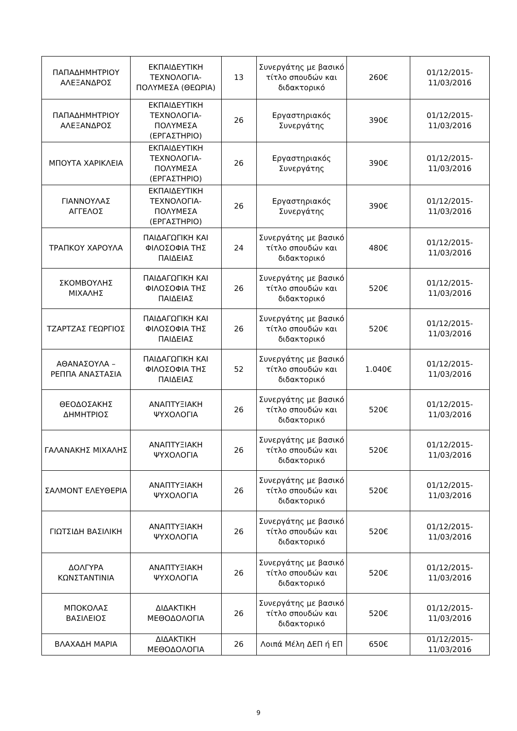| ΠΑΠΑΔΗΜΗΤΡΙΟΥ ΑΛΕΞΑΝΔΡΟΣ | ΕΚΠΑΙΔΕΥΤΙΚΗ ΤΕΧΝΟΛΟΓΙΑ-ΠΟΛΥΜΕΣΑ (ΘΕΩΡΙΑ) | 13 | Συνεργάτης με βασικό τίτλο σπουδών και διδακτορικό | 260€ | 01/12/2015-11/03/2016 |
| ΠΑΠΑΔΗΜΗΤΡΙΟΥ ΑΛΕΞΑΝΔΡΟΣ | ΕΚΠΑΙΔΕΥΤΙΚΗ ΤΕΧΝΟΛΟΓΙΑ-ΠΟΛΥΜΕΣΑ (ΕΡΓΑΣΤΗΡΙΟ) | 26 | Εργαστηριακός Συνεργάτης | 390€ | 01/12/2015-11/03/2016 |
| ΜΠΟΥΤΑ ΧΑΡΙΚΛΕΙΑ | ΕΚΠΑΙΔΕΥΤΙΚΗ ΤΕΧΝΟΛΟΓΙΑ-ΠΟΛΥΜΕΣΑ (ΕΡΓΑΣΤΗΡΙΟ) | 26 | Εργαστηριακός Συνεργάτης | 390€ | 01/12/2015-11/03/2016 |
| ΓΙΑΝΝΟΥΛΑΣ ΑΓΓΕΛΟΣ | ΕΚΠΑΙΔΕΥΤΙΚΗ ΤΕΧΝΟΛΟΓΙΑ-ΠΟΛΥΜΕΣΑ (ΕΡΓΑΣΤΗΡΙΟ) | 26 | Εργαστηριακός Συνεργάτης | 390€ | 01/12/2015-11/03/2016 |
| ΤΡΑΠΚΟΥ ΧΑΡΟΥΛΑ | ΠΑΙΔΑΓΩΓΙΚΗ ΚΑΙ ΦΙΛΟΣΟΦΙΑ ΤΗΣ ΠΑΙΔΕΙΑΣ | 24 | Συνεργάτης με βασικό τίτλο σπουδών και διδακτορικό | 480€ | 01/12/2015-11/03/2016 |
| ΣΚΟΜΒΟΥΛΗΣ ΜΙΧΑΛΗΣ | ΠΑΙΔΑΓΩΓΙΚΗ ΚΑΙ ΦΙΛΟΣΟΦΙΑ ΤΗΣ ΠΑΙΔΕΙΑΣ | 26 | Συνεργάτης με βασικό τίτλο σπουδών και διδακτορικό | 520€ | 01/12/2015-11/03/2016 |
| ΤΖΑΡΤΖΑΣ ΓΕΩΡΓΙΟΣ | ΠΑΙΔΑΓΩΓΙΚΗ ΚΑΙ ΦΙΛΟΣΟΦΙΑ ΤΗΣ ΠΑΙΔΕΙΑΣ | 26 | Συνεργάτης με βασικό τίτλο σπουδών και διδακτορικό | 520€ | 01/12/2015-11/03/2016 |
| ΑΘΑΝΑΣΟΥΛΑ – ΡΕΠΠΑ ΑΝΑΣΤΑΣΙΑ | ΠΑΙΔΑΓΩΓΙΚΗ ΚΑΙ ΦΙΛΟΣΟΦΙΑ ΤΗΣ ΠΑΙΔΕΙΑΣ | 52 | Συνεργάτης με βασικό τίτλο σπουδών και διδακτορικό | 1.040€ | 01/12/2015-11/03/2016 |
| ΘΕΟΔΟΣΑΚΗΣ ΔΗΜΗΤΡΙΟΣ | ΑΝΑΠΤΥΞΙΑΚΗ ΨΥΧΟΛΟΓΙΑ | 26 | Συνεργάτης με βασικό τίτλο σπουδών και διδακτορικό | 520€ | 01/12/2015-11/03/2016 |
| ΓΑΛΑΝΑΚΗΣ ΜΙΧΑΛΗΣ | ΑΝΑΠΤΥΞΙΑΚΗ ΨΥΧΟΛΟΓΙΑ | 26 | Συνεργάτης με βασικό τίτλο σπουδών και διδακτορικό | 520€ | 01/12/2015-11/03/2016 |
| ΣΑΛΜΟΝΤ ΕΛΕΥΘΕΡΙΑ | ΑΝΑΠΤΥΞΙΑΚΗ ΨΥΧΟΛΟΓΙΑ | 26 | Συνεργάτης με βασικό τίτλο σπουδών και διδακτορικό | 520€ | 01/12/2015-11/03/2016 |
| ΓΙΩΤΣΙΔΗ ΒΑΣΙΛΙΚΗ | ΑΝΑΠΤΥΞΙΑΚΗ ΨΥΧΟΛΟΓΙΑ | 26 | Συνεργάτης με βασικό τίτλο σπουδών και διδακτορικό | 520€ | 01/12/2015-11/03/2016 |
| ΔΟΛΓΥΡΑ ΚΩΝΣΤΑΝΤΙΝΙΑ | ΑΝΑΠΤΥΞΙΑΚΗ ΨΥΧΟΛΟΓΙΑ | 26 | Συνεργάτης με βασικό τίτλο σπουδών και διδακτορικό | 520€ | 01/12/2015-11/03/2016 |
| ΜΠΟΚΟΛΑΣ ΒΑΣΙΛΕΙΟΣ | ΔΙΔΑΚΤΙΚΗ ΜΕΘΟΔΟΛΟΓΙΑ | 26 | Συνεργάτης με βασικό τίτλο σπουδών και διδακτορικό | 520€ | 01/12/2015-11/03/2016 |
| ΒΛΑΧΑΔΗ ΜΑΡΙΑ | ΔΙΔΑΚΤΙΚΗ ΜΕΘΟΔΟΛΟΓΙΑ | 26 | Λοιπά Μέλη ΔΕΠ ή ΕΠ | 650€ | 01/12/2015-11/03/2016 |
9